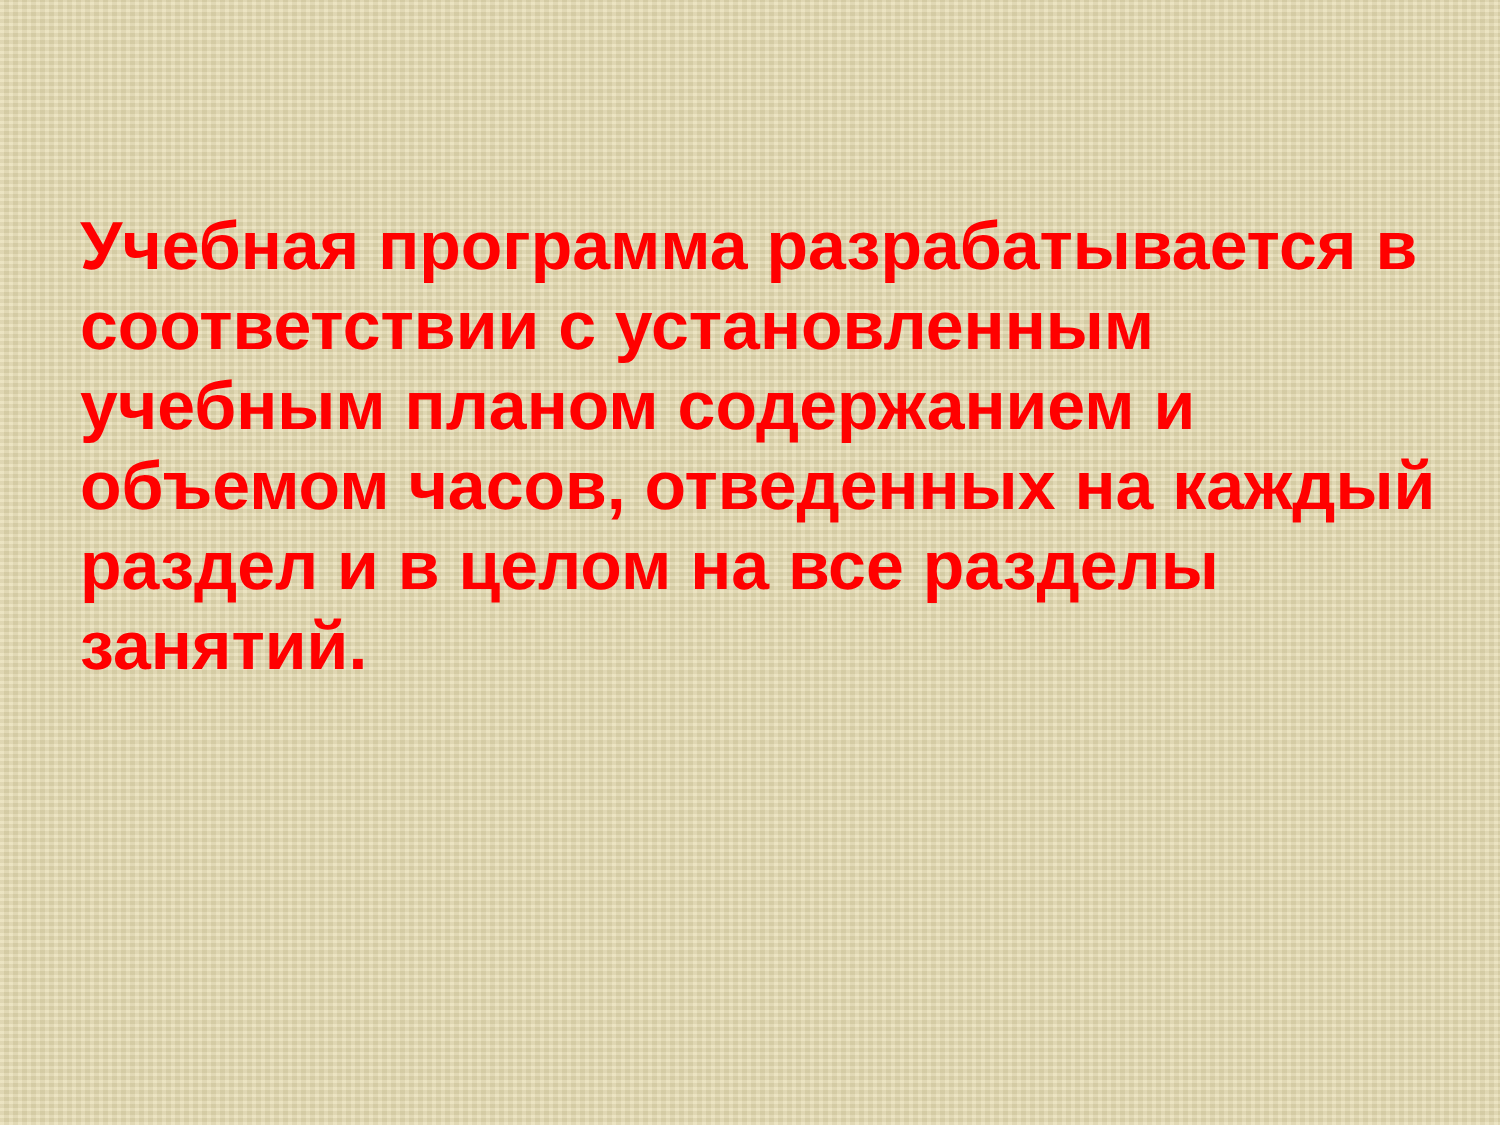Учебная программа разрабатывается в соответствии с установленным учебным планом содержанием и объемом часов, отведенных на каждый раздел и в целом на все разделы занятий.